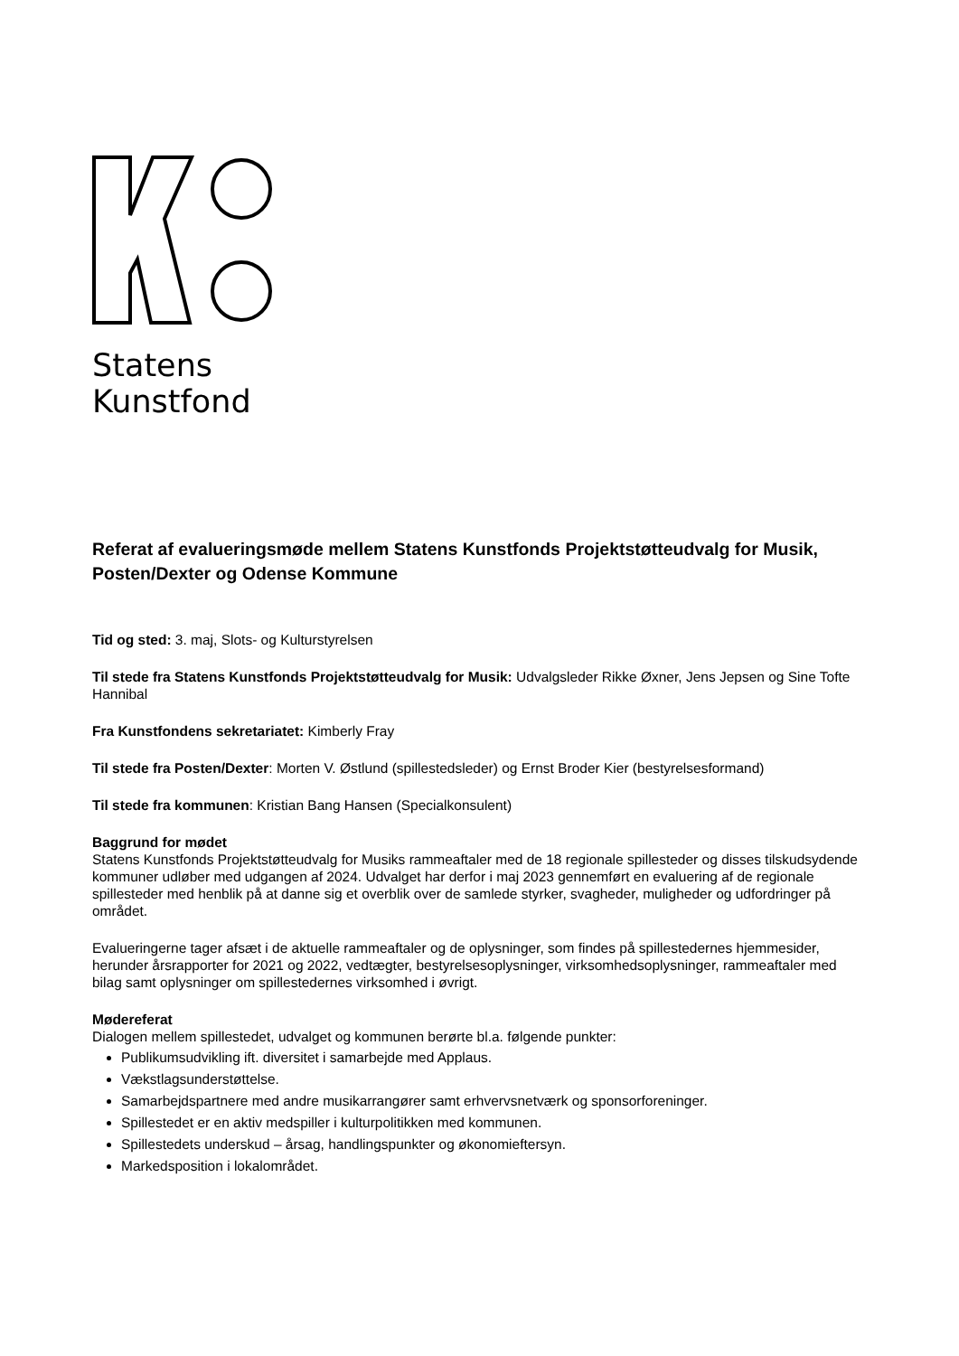Statens
Kunstfond
Referat af evalueringsmøde mellem Statens Kunstfonds Projektstøtteudvalg for Musik, Posten/Dexter og Odense Kommune
Tid og sted: 3. maj, Slots- og Kulturstyrelsen
Til stede fra Statens Kunstfonds Projektstøtteudvalg for Musik: Udvalgsleder Rikke Øxner, Jens Jepsen og Sine Tofte Hannibal
Fra Kunstfondens sekretariatet: Kimberly Fray
Til stede fra Posten/Dexter: Morten V. Østlund (spillestedsleder) og Ernst Broder Kier (bestyrelsesformand)
Til stede fra kommunen: Kristian Bang Hansen (Specialkonsulent)
Baggrund for mødet
Statens Kunstfonds Projektstøtteudvalg for Musiks rammeaftaler med de 18 regionale spillesteder og disses tilskudsydende kommuner udløber med udgangen af 2024. Udvalget har derfor i maj 2023 gennemført en evaluering af de regionale spillesteder med henblik på at danne sig et overblik over de samlede styrker, svagheder, muligheder og udfordringer på området.
Evalueringerne tager afsæt i de aktuelle rammeaftaler og de oplysninger, som findes på spillestedernes hjemmesider, herunder årsrapporter for 2021 og 2022, vedtægter, bestyrelsesoplysninger, virksomhedsoplysninger, rammeaftaler med bilag samt oplysninger om spillestedernes virksomhed i øvrigt.
Mødereferat
Dialogen mellem spillestedet, udvalget og kommunen berørte bl.a. følgende punkter:
Publikumsudvikling ift. diversitet i samarbejde med Applaus.
Vækstlagsunderstøttelse.
Samarbejdspartnere med andre musikarrangører samt erhvervsnetværk og sponsorforeninger.
Spillestedet er en aktiv medspiller i kulturpolitikken med kommunen.
Spillestedets underskud – årsag, handlingspunkter og økonomieftersyn.
Markedsposition i lokalområdet.